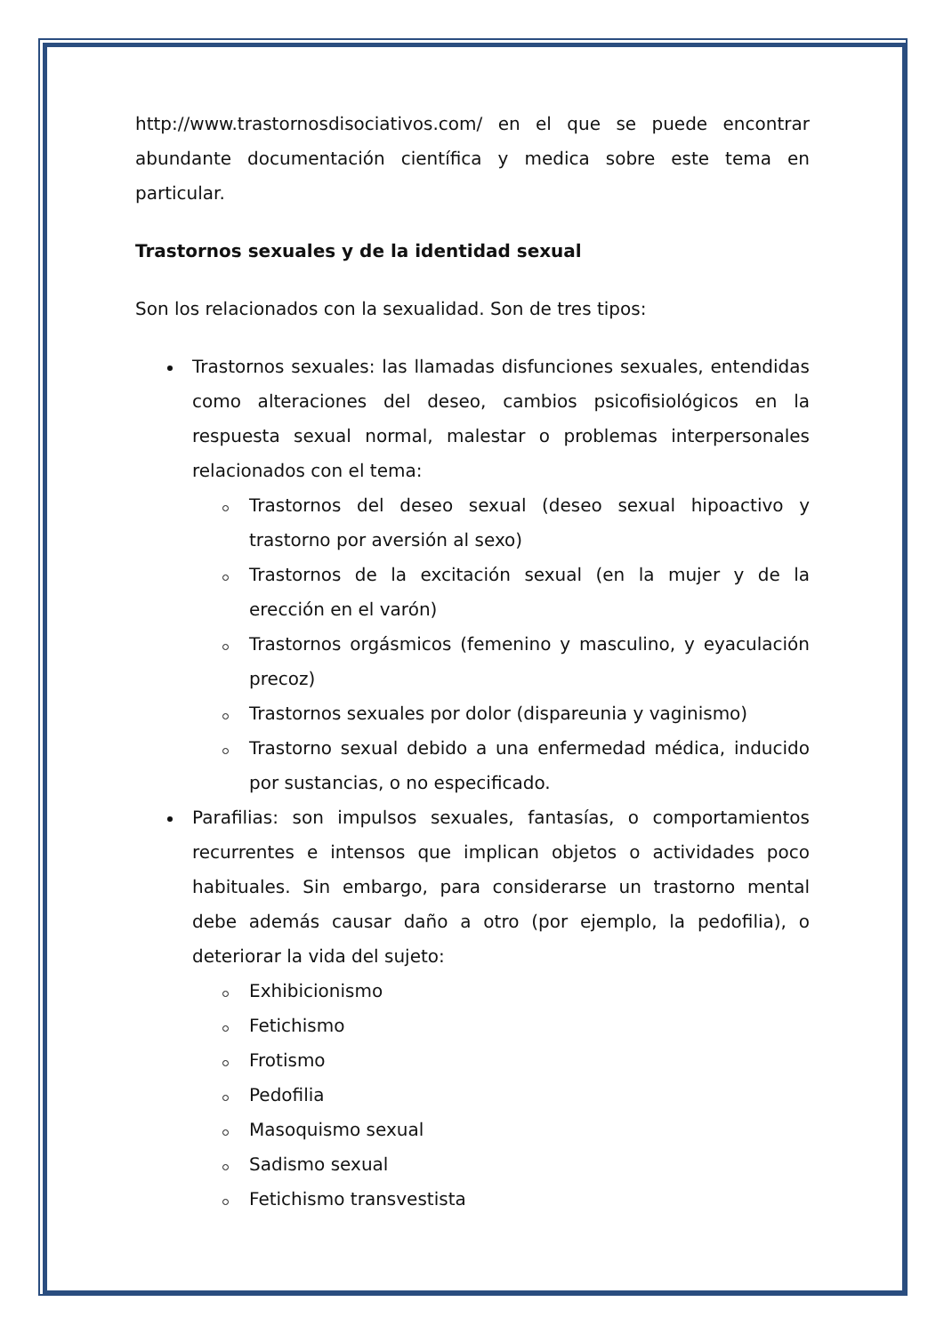http://www.trastornosdisociativos.com/ en el que se puede encontrar abundante documentación científica y medica sobre este tema en particular.
Trastornos sexuales y de la identidad sexual
Son los relacionados con la sexualidad. Son de tres tipos:
Trastornos sexuales: las llamadas disfunciones sexuales, entendidas como alteraciones del deseo, cambios psicofisiológicos en la respuesta sexual normal, malestar o problemas interpersonales relacionados con el tema:
Trastornos del deseo sexual (deseo sexual hipoactivo y trastorno por aversión al sexo)
Trastornos de la excitación sexual (en la mujer y de la erección en el varón)
Trastornos orgásmicos (femenino y masculino, y eyaculación precoz)
Trastornos sexuales por dolor (dispareunia y vaginismo)
Trastorno sexual debido a una enfermedad médica, inducido por sustancias, o no especificado.
Parafilias: son impulsos sexuales, fantasías, o comportamientos recurrentes e intensos que implican objetos o actividades poco habituales. Sin embargo, para considerarse un trastorno mental debe además causar daño a otro (por ejemplo, la pedofilia), o deteriorar la vida del sujeto:
Exhibicionismo
Fetichismo
Frotismo
Pedofilia
Masoquismo sexual
Sadismo sexual
Fetichismo transvestista